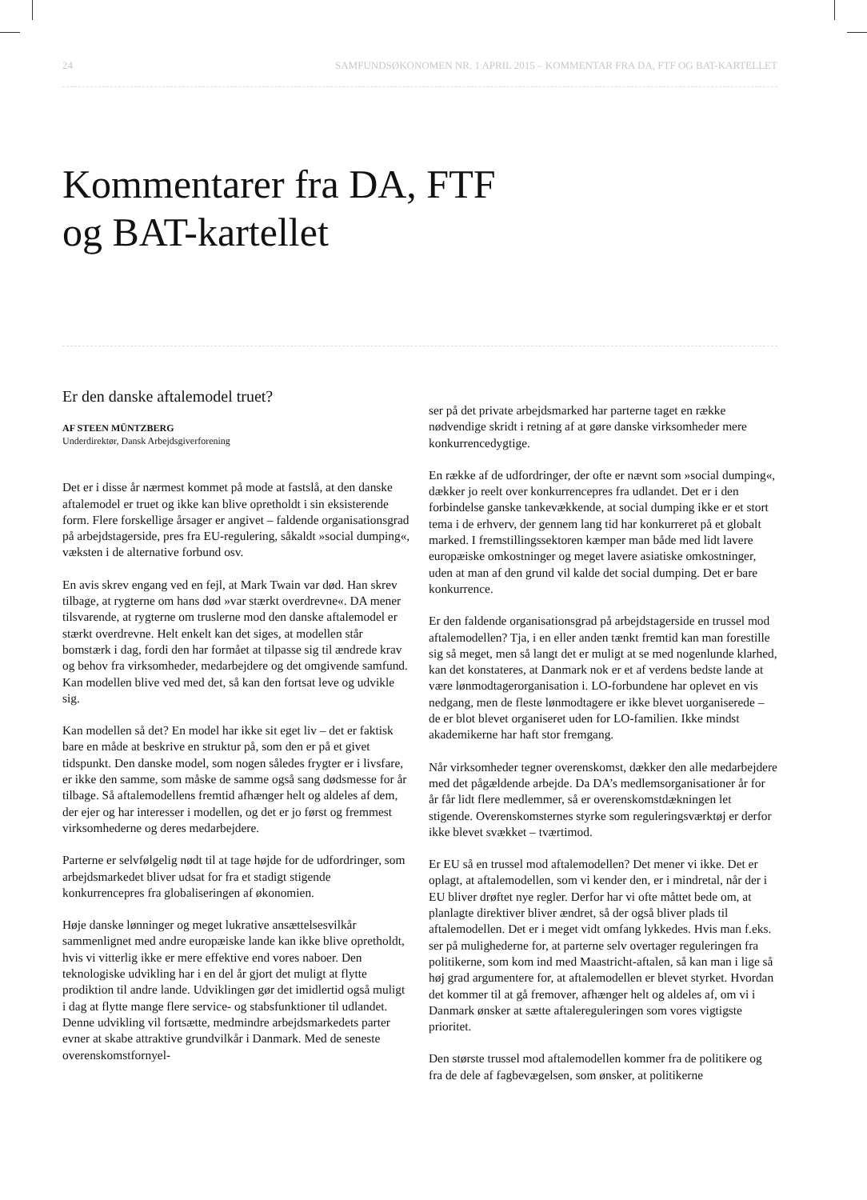24 SAMFUNDSØKONOMEN NR. 1 APRIL 2015 – KOMMENTAR FRA DA, FTF OG BAT-KARTELLET
Kommentarer fra DA, FTF
og BAT-kartellet
Er den danske aftalemodel truet?
AF STEEN MÜNTZBERG
Underdirektør, Dansk Arbejdsgiverforening
Det er i disse år nærmest kommet på mode at fastslå, at den danske aftalemodel er truet og ikke kan blive opretholdt i sin eksisterende form. Flere forskellige årsager er angivet – faldende organisationsgrad på arbejdstagerside, pres fra EU-regulering, såkaldt »social dumping«, væksten i de alternative forbund osv.
En avis skrev engang ved en fejl, at Mark Twain var død. Han skrev tilbage, at rygterne om hans død »var stærkt overdrevne«. DA mener tilsvarende, at rygterne om truslerne mod den danske aftalemodel er stærkt overdrevne. Helt enkelt kan det siges, at modellen står bomstærk i dag, fordi den har formået at tilpasse sig til ændrede krav og behov fra virksomheder, medarbejdere og det omgivende samfund. Kan modellen blive ved med det, så kan den fortsat leve og udvikle sig.
Kan modellen så det? En model har ikke sit eget liv – det er faktisk bare en måde at beskrive en struktur på, som den er på et givet tidspunkt. Den danske model, som nogen således frygter er i livsfare, er ikke den samme, som måske de samme også sang dødsmesse for år tilbage. Så aftalemodellens fremtid afhænger helt og aldeles af dem, der ejer og har interesser i modellen, og det er jo først og fremmest virksomhederne og deres medarbejdere.
Parterne er selvfølgelig nødt til at tage højde for de udfordringer, som arbejdsmarkedet bliver udsat for fra et stadigt stigende konkurrencepres fra globaliseringen af økonomien.
Høje danske lønninger og meget lukrative ansættelsesvilkår sammenlignet med andre europæiske lande kan ikke blive opretholdt, hvis vi vitterlig ikke er mere effektive end vores naboer. Den teknologiske udvikling har i en del år gjort det muligt at flytte prodiktion til andre lande. Udviklingen gør det imidlertid også muligt i dag at flytte mange flere service- og stabsfunktioner til udlandet. Denne udvikling vil fortsætte, medmindre arbejdsmarkedets parter evner at skabe attraktive grundvilkår i Danmark. Med de seneste overenskomstfornyel-
ser på det private arbejdsmarked har parterne taget en række nødvendige skridt i retning af at gøre danske virksomheder mere konkurrencedygtige.
En række af de udfordringer, der ofte er nævnt som »social dumping«, dækker jo reelt over konkurrencepres fra udlandet. Det er i den forbindelse ganske tankevækkende, at social dumping ikke er et stort tema i de erhverv, der gennem lang tid har konkurreret på et globalt marked. I fremstillingssektoren kæmper man både med lidt lavere europæiske omkostninger og meget lavere asiatiske omkostninger, uden at man af den grund vil kalde det social dumping. Det er bare konkurrence.
Er den faldende organisationsgrad på arbejdstagerside en trussel mod aftalemodellen? Tja, i en eller anden tænkt fremtid kan man forestille sig så meget, men så langt det er muligt at se med nogenlunde klarhed, kan det konstateres, at Danmark nok er et af verdens bedste lande at være lønmodtagerorganisation i. LO-forbundene har oplevet en vis nedgang, men de fleste lønmodtagere er ikke blevet uorganiserede – de er blot blevet organiseret uden for LO-familien. Ikke mindst akademikerne har haft stor fremgang.
Når virksomheder tegner overenskomst, dækker den alle medarbejdere med det pågældende arbejde. Da DA’s medlemsorganisationer år for år får lidt flere medlemmer, så er overenskomstdækningen let stigende. Overenskomsternes styrke som reguleringsværktøj er derfor ikke blevet svækket – tværtimod.
Er EU så en trussel mod aftalemodellen? Det mener vi ikke. Det er oplagt, at aftalemodellen, som vi kender den, er i mindretal, når der i EU bliver drøftet nye regler. Derfor har vi ofte måttet bede om, at planlagte direktiver bliver ændret, så der også bliver plads til aftalemodellen. Det er i meget vidt omfang lykkedes. Hvis man f.eks. ser på mulighederne for, at parterne selv overtager reguleringen fra politikerne, som kom ind med Maastricht-aftalen, så kan man i lige så høj grad argumentere for, at aftalemodellen er blevet styrket. Hvordan det kommer til at gå fremover, afhænger helt og aldeles af, om vi i Danmark ønsker at sætte aftalereguleringen som vores vigtigste prioritet.
Den største trussel mod aftalemodellen kommer fra de politikere og fra de dele af fagbevægelsen, som ønsker, at politikerne